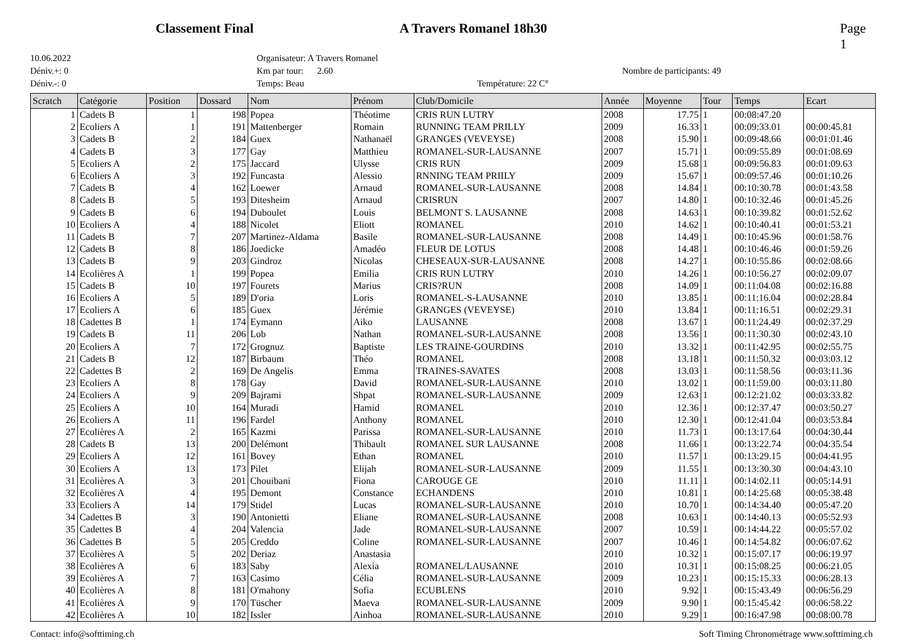Classement Final A Travers Romanel 18h30 Page 1
10.06.2022
Organisateur: A Travers Romanel
Déniv.+: 0
Km par tour: 2.60
Nombre de participants: 49
Déniv.-: 0
Temps: Beau
Température: 22 C°
| Scratch | Catégorie | Position | Dossard | Nom | Prénom | Club/Domicile | Année | Moyenne | Tour | Temps | Ecart |
| --- | --- | --- | --- | --- | --- | --- | --- | --- | --- | --- | --- |
| 1 | Cadets B | 1 | 198 | Popea | Théotime | CRIS RUN LUTRY | 2008 | 17.75 | 1 | 00:08:47.20 | |
| 2 | Ecoliers A | 1 | 191 | Mattenberger | Romain | RUNNING TEAM PRILLY | 2009 | 16.33 | 1 | 00:09:33.01 | 00:00:45.81 |
| 3 | Cadets B | 2 | 184 | Guex | Nathanaël | GRANGES (VEVEYSE) | 2008 | 15.90 | 1 | 00:09:48.66 | 00:01:01.46 |
| 4 | Cadets B | 3 | 177 | Gay | Matthieu | ROMANEL-SUR-LAUSANNE | 2007 | 15.71 | 1 | 00:09:55.89 | 00:01:08.69 |
| 5 | Ecoliers A | 2 | 175 | Jaccard | Ulysse | CRIS RUN | 2009 | 15.68 | 1 | 00:09:56.83 | 00:01:09.63 |
| 6 | Ecoliers A | 3 | 192 | Funcasta | Alessio | RNNING TEAM PRIILY | 2009 | 15.67 | 1 | 00:09:57.46 | 00:01:10.26 |
| 7 | Cadets B | 4 | 162 | Loewer | Arnaud | ROMANEL-SUR-LAUSANNE | 2008 | 14.84 | 1 | 00:10:30.78 | 00:01:43.58 |
| 8 | Cadets B | 5 | 193 | Ditesheim | Arnaud | CRISRUN | 2007 | 14.80 | 1 | 00:10:32.46 | 00:01:45.26 |
| 9 | Cadets B | 6 | 194 | Duboulet | Louis | BELMONT S. LAUSANNE | 2008 | 14.63 | 1 | 00:10:39.82 | 00:01:52.62 |
| 10 | Ecoliers A | 4 | 188 | Nicolet | Eliott | ROMANEL | 2010 | 14.62 | 1 | 00:10:40.41 | 00:01:53.21 |
| 11 | Cadets B | 7 | 207 | Martinez-Aldama | Basile | ROMANEL-SUR-LAUSANNE | 2008 | 14.49 | 1 | 00:10:45.96 | 00:01:58.76 |
| 12 | Cadets B | 8 | 186 | Joedicke | Amadéo | FLEUR DE LOTUS | 2008 | 14.48 | 1 | 00:10:46.46 | 00:01:59.26 |
| 13 | Cadets B | 9 | 203 | Gindroz | Nicolas | CHESEAUX-SUR-LAUSANNE | 2008 | 14.27 | 1 | 00:10:55.86 | 00:02:08.66 |
| 14 | Ecolières A | 1 | 199 | Popea | Emilia | CRIS RUN LUTRY | 2010 | 14.26 | 1 | 00:10:56.27 | 00:02:09.07 |
| 15 | Cadets B | 10 | 197 | Fourets | Marius | CRIS?RUN | 2008 | 14.09 | 1 | 00:11:04.08 | 00:02:16.88 |
| 16 | Ecoliers A | 5 | 189 | D'oria | Loris | ROMANEL-S-LAUSANNE | 2010 | 13.85 | 1 | 00:11:16.04 | 00:02:28.84 |
| 17 | Ecoliers A | 6 | 185 | Guex | Jérémie | GRANGES (VEVEYSE) | 2010 | 13.84 | 1 | 00:11:16.51 | 00:02:29.31 |
| 18 | Cadettes B | 1 | 174 | Eymann | Aiko | LAUSANNE | 2008 | 13.67 | 1 | 00:11:24.49 | 00:02:37.29 |
| 19 | Cadets B | 11 | 206 | Lob | Nathan | ROMANEL-SUR-LAUSANNE | 2008 | 13.56 | 1 | 00:11:30.30 | 00:02:43.10 |
| 20 | Ecoliers A | 7 | 172 | Grognuz | Baptiste | LES TRAINE-GOURDINS | 2010 | 13.32 | 1 | 00:11:42.95 | 00:02:55.75 |
| 21 | Cadets B | 12 | 187 | Birbaum | Théo | ROMANEL | 2008 | 13.18 | 1 | 00:11:50.32 | 00:03:03.12 |
| 22 | Cadettes B | 2 | 169 | De Angelis | Emma | TRAINES-SAVATES | 2008 | 13.03 | 1 | 00:11:58.56 | 00:03:11.36 |
| 23 | Ecoliers A | 8 | 178 | Gay | David | ROMANEL-SUR-LAUSANNE | 2010 | 13.02 | 1 | 00:11:59.00 | 00:03:11.80 |
| 24 | Ecoliers A | 9 | 209 | Bajrami | Shpat | ROMANEL-SUR-LAUSANNE | 2009 | 12.63 | 1 | 00:12:21.02 | 00:03:33.82 |
| 25 | Ecoliers A | 10 | 164 | Muradi | Hamid | ROMANEL | 2010 | 12.36 | 1 | 00:12:37.47 | 00:03:50.27 |
| 26 | Ecoliers A | 11 | 196 | Fardel | Anthony | ROMANEL | 2010 | 12.30 | 1 | 00:12:41.04 | 00:03:53.84 |
| 27 | Ecolières A | 2 | 165 | Kazmi | Parissa | ROMANEL-SUR-LAUSANNE | 2010 | 11.73 | 1 | 00:13:17.64 | 00:04:30.44 |
| 28 | Cadets B | 13 | 200 | Delémont | Thibault | ROMANEL SUR LAUSANNE | 2008 | 11.66 | 1 | 00:13:22.74 | 00:04:35.54 |
| 29 | Ecoliers A | 12 | 161 | Bovey | Ethan | ROMANEL | 2010 | 11.57 | 1 | 00:13:29.15 | 00:04:41.95 |
| 30 | Ecoliers A | 13 | 173 | Pilet | Elijah | ROMANEL-SUR-LAUSANNE | 2009 | 11.55 | 1 | 00:13:30.30 | 00:04:43.10 |
| 31 | Ecolières A | 3 | 201 | Chouibani | Fiona | CAROUGE GE | 2010 | 11.11 | 1 | 00:14:02.11 | 00:05:14.91 |
| 32 | Ecolières A | 4 | 195 | Demont | Constance | ECHANDENS | 2010 | 10.81 | 1 | 00:14:25.68 | 00:05:38.48 |
| 33 | Ecoliers A | 14 | 179 | Stidel | Lucas | ROMANEL-SUR-LAUSANNE | 2010 | 10.70 | 1 | 00:14:34.40 | 00:05:47.20 |
| 34 | Cadettes B | 3 | 190 | Antonietti | Eliane | ROMANEL-SUR-LAUSANNE | 2008 | 10.63 | 1 | 00:14:40.13 | 00:05:52.93 |
| 35 | Cadettes B | 4 | 204 | Valencia | Jade | ROMANEL-SUR-LAUSANNE | 2007 | 10.59 | 1 | 00:14:44.22 | 00:05:57.02 |
| 36 | Cadettes B | 5 | 205 | Creddo | Coline | ROMANEL-SUR-LAUSANNE | 2007 | 10.46 | 1 | 00:14:54.82 | 00:06:07.62 |
| 37 | Ecolières A | 5 | 202 | Deriaz | Anastasia | | 2010 | 10.32 | 1 | 00:15:07.17 | 00:06:19.97 |
| 38 | Ecolières A | 6 | 183 | Saby | Alexia | ROMANEL/LAUSANNE | 2010 | 10.31 | 1 | 00:15:08.25 | 00:06:21.05 |
| 39 | Ecolières A | 7 | 163 | Casimo | Célia | ROMANEL-SUR-LAUSANNE | 2009 | 10.23 | 1 | 00:15:15.33 | 00:06:28.13 |
| 40 | Ecolières A | 8 | 181 | O'mahony | Sofia | ECUBLENS | 2010 | 9.92 | 1 | 00:15:43.49 | 00:06:56.29 |
| 41 | Ecolières A | 9 | 170 | Tüscher | Maeva | ROMANEL-SUR-LAUSANNE | 2009 | 9.90 | 1 | 00:15:45.42 | 00:06:58.22 |
| 42 | Ecolières A | 10 | 182 | Issler | Ainhoa | ROMANEL-SUR-LAUSANNE | 2010 | 9.29 | 1 | 00:16:47.98 | 00:08:00.78 |
Contact: info@softtiming.ch Soft Timing Chronométrage www.softtiming.ch